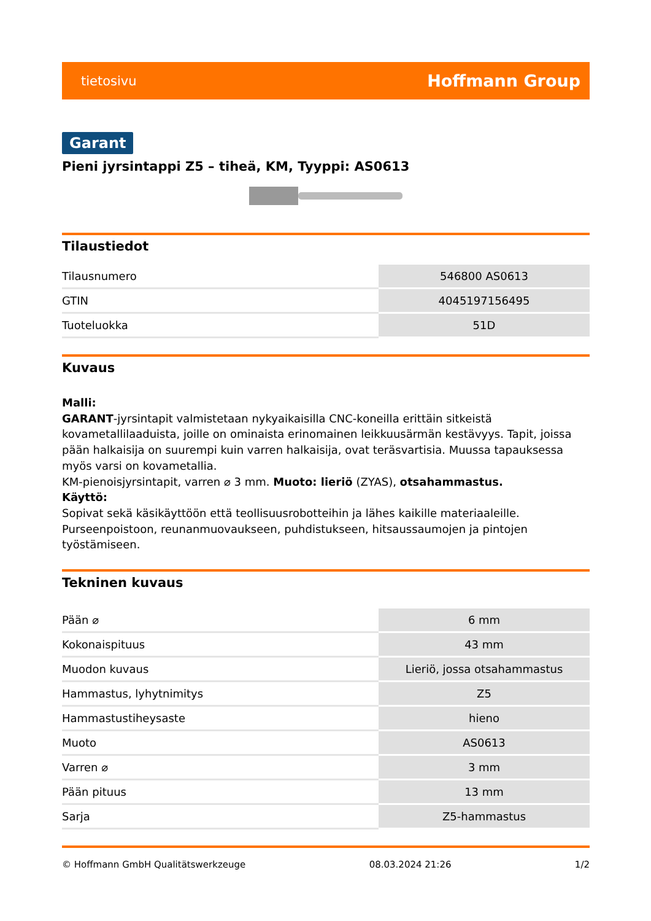tietosivu Hoffmann Group
Garant
Pieni jyrsintappi Z5 – tiheä, KM, Tyyppi: AS0613
Tilaustiedot
| Tilausnumero | 546800 AS0613 |
| GTIN | 4045197156495 |
| Tuoteluokka | 51D |
Kuvaus
Malli:
GARANT-jyrsintapit valmistetaan nykyaikaisilla CNC-koneilla erittäin sitkeistä kovametallilaaduista, joille on ominaista erinomainen leikkuusärmän kestävyys. Tapit, joissa pään halkaisija on suurempi kuin varren halkaisija, ovat teräsvartisia. Muussa tapauksessa myös varsi on kovametallia.
KM-pienoisjyrsintapit, varren ⌀ 3 mm. Muoto: lieriö (ZYAS), otsahammastus.
Käyttö:
Sopivat sekä käsikäyttöön että teollisuusrobotteihin ja lähes kaikille materiaaleille. Purseenpoistoon, reunanmuovaukseen, puhdistukseen, hitsaussaumojen ja pintojen työstämiseen.
Tekninen kuvaus
| Pään ⌀ | 6 mm |
| Kokonaispituus | 43 mm |
| Muodon kuvaus | Lieriö, jossa otsahammastus |
| Hammastus, lyhytnimitys | Z5 |
| Hammastustiheysaste | hieno |
| Muoto | AS0613 |
| Varren ⌀ | 3 mm |
| Pään pituus | 13 mm |
| Sarja | Z5-hammastus |
© Hoffmann GmbH Qualitätswerkzeuge 08.03.2024 21:26 1/2